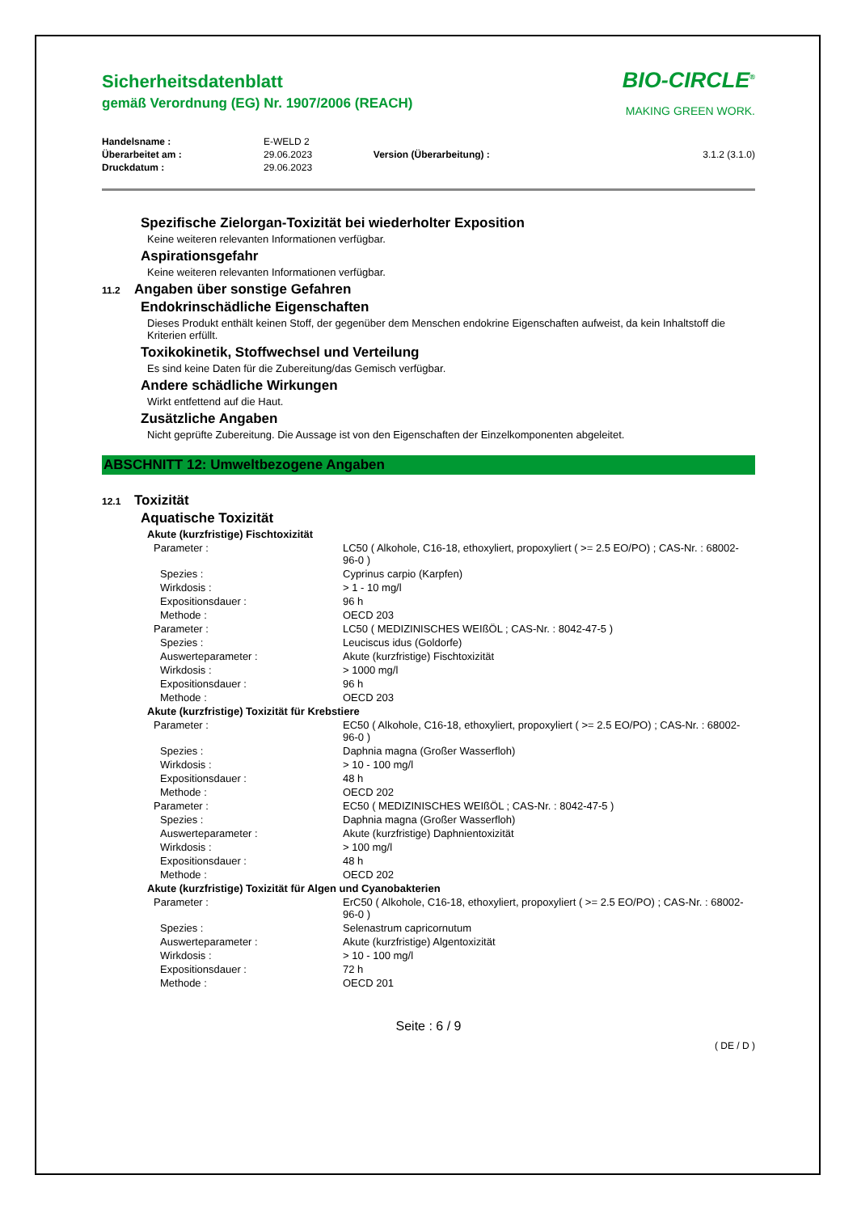Sicherheitsdatenblatt
gemäß Verordnung (EG) Nr. 1907/2006 (REACH)
BIO-CIRCLE<sup>®</sup>
MAKING GREEN WORK.
| Handelsname : | E-WELD 2 | | |
| Überarbeitet am : | 29.06.2023 | Version (Überarbeitung) : | 3.1.2 (3.1.0) |
| Druckdatum : | 29.06.2023 | | |
Spezifische Zielorgan-Toxizität bei wiederholter Exposition
Keine weiteren relevanten Informationen verfügbar.
Aspirationsgefahr
Keine weiteren relevanten Informationen verfügbar.
11.2 Angaben über sonstige Gefahren
Endokrinschädliche Eigenschaften
Dieses Produkt enthält keinen Stoff, der gegenüber dem Menschen endokrine Eigenschaften aufweist, da kein Inhaltstoff die Kriterien erfüllt.
Toxikokinetik, Stoffwechsel und Verteilung
Es sind keine Daten für die Zubereitung/das Gemisch verfügbar.
Andere schädliche Wirkungen
Wirkt entfettend auf die Haut.
Zusätzliche Angaben
Nicht geprüfte Zubereitung. Die Aussage ist von den Eigenschaften der Einzelkomponenten abgeleitet.
ABSCHNITT 12: Umweltbezogene Angaben
12.1 Toxizität
Aquatische Toxizität
Akute (kurzfristige) Fischtoxizität
| Parameter : | LC50 ( Alkohole, C16-18, ethoxyliert, propoxyliert ( >= 2.5 EO/PO) ; CAS-Nr. : 68002-96-0 ) |
| Spezies : | Cyprinus carpio (Karpfen) |
| Wirkdosis : | > 1 - 10 mg/l |
| Expositionsdauer : | 96 h |
| Methode : | OECD 203 |
| Parameter : | LC50 ( MEDIZINISCHES WEIßÖL ; CAS-Nr. : 8042-47-5 ) |
| Spezies : | Leuciscus idus (Goldorfe) |
| Auswerteparameter : | Akute (kurzfristige) Fischtoxizität |
| Wirkdosis : | > 1000 mg/l |
| Expositionsdauer : | 96 h |
| Methode : | OECD 203 |
Akute (kurzfristige) Toxizität für Krebstiere
| Parameter : | EC50 ( Alkohole, C16-18, ethoxyliert, propoxyliert ( >= 2.5 EO/PO) ; CAS-Nr. : 68002-96-0 ) |
| Spezies : | Daphnia magna (Großer Wasserfloh) |
| Wirkdosis : | > 10 - 100 mg/l |
| Expositionsdauer : | 48 h |
| Methode : | OECD 202 |
| Parameter : | EC50 ( MEDIZINISCHES WEIßÖL ; CAS-Nr. : 8042-47-5 ) |
| Spezies : | Daphnia magna (Großer Wasserfloh) |
| Auswerteparameter : | Akute (kurzfristige) Daphnientoxizität |
| Wirkdosis : | > 100 mg/l |
| Expositionsdauer : | 48 h |
| Methode : | OECD 202 |
Akute (kurzfristige) Toxizität für Algen und Cyanobakterien
| Parameter : | ErC50 ( Alkohole, C16-18, ethoxyliert, propoxyliert ( >= 2.5 EO/PO) ; CAS-Nr. : 68002-96-0 ) |
| Spezies : | Selenastrum capricornutum |
| Auswerteparameter : | Akute (kurzfristige) Algentoxizität |
| Wirkdosis : | > 10 - 100 mg/l |
| Expositionsdauer : | 72 h |
| Methode : | OECD 201 |
Seite : 6 / 9
( DE / D )